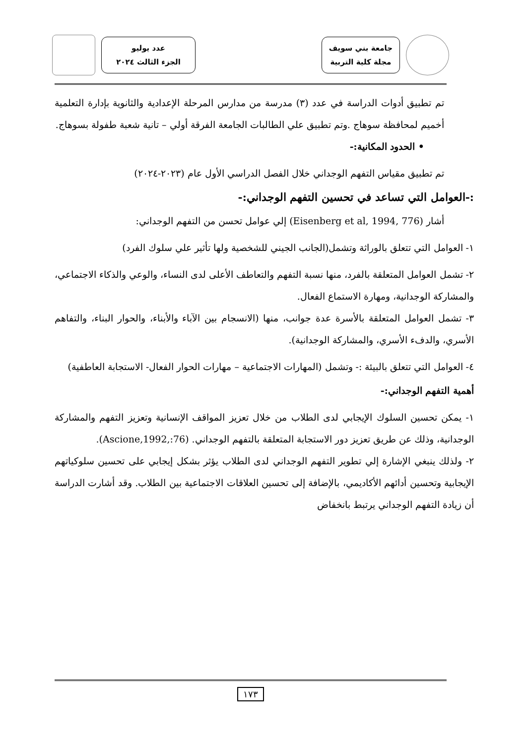جامعة بني سويف
مجلة كلية التربية
عدد يوليو
الجزء الثالث ٢٠٢٤
تم تطبيق أدوات الدراسة في عدد (٣) مدرسة من مدارس المرحلة الإعدادية والثانوية بإدارة التعلمية أخميم لمحافظة سوهاج .وتم تطبيق علي الطالبات الجامعة الفرقة أولي – تانية شعبة طفولة بسوهاج.
• الحدود المكانية:-
تم تطبيق مقياس التفهم الوجداني خلال الفصل الدراسي الأول عام (٢٠٢٣-٢٠٢٤)
:-العوامل التي تساعد في تحسين التفهم الوجداني:-
أشار (Eisenberg et al, 1994, 776) إلي عوامل تحسن من التفهم الوجداني:
١- العوامل التي تتعلق بالوراثة وتشمل(الجانب الجيني للشخصية ولها تأثير علي سلوك الفرد)
٢- تشمل العوامل المتعلقة بالفرد، منها نسبة التفهم والتعاطف الأعلى لدى النساء، والوعي والذكاء الاجتماعي، والمشاركة الوجدانية، ومهارة الاستماع الفعال.
٣- تشمل العوامل المتعلقة بالأسرة عدة جوانب، منها (الانسجام بين الآباء والأبناء، والحوار البناء، والتفاهم الأسري، والدفء الأسري، والمشاركة الوجدانية).
٤- العوامل التي تتعلق بالبيئة :- وتشمل (المهارات الاجتماعية – مهارات الحوار الفعال- الاستجابة العاطفية)
أهمية التفهم الوجداني:-
١- يمكن تحسين السلوك الإيجابي لدى الطلاب من خلال تعزيز المواقف الإنسانية وتعزيز التفهم والمشاركة الوجدانية، وذلك عن طريق تعزيز دور الاستجابة المتعلقة بالتفهم الوجداني. (Ascione,1992,:76).
٢- ولذلك ينبغي الإشارة إلي تطوير التفهم الوجداني لدى الطلاب يؤثر بشكل إيجابي على تحسين سلوكياتهم الإيجابية وتحسين أدائهم الأكاديمي، بالإضافة إلى تحسين العلاقات الاجتماعية بين الطلاب. وقد أشارت الدراسة أن زيادة التفهم الوجداني يرتبط بانخفاض
١٧٣